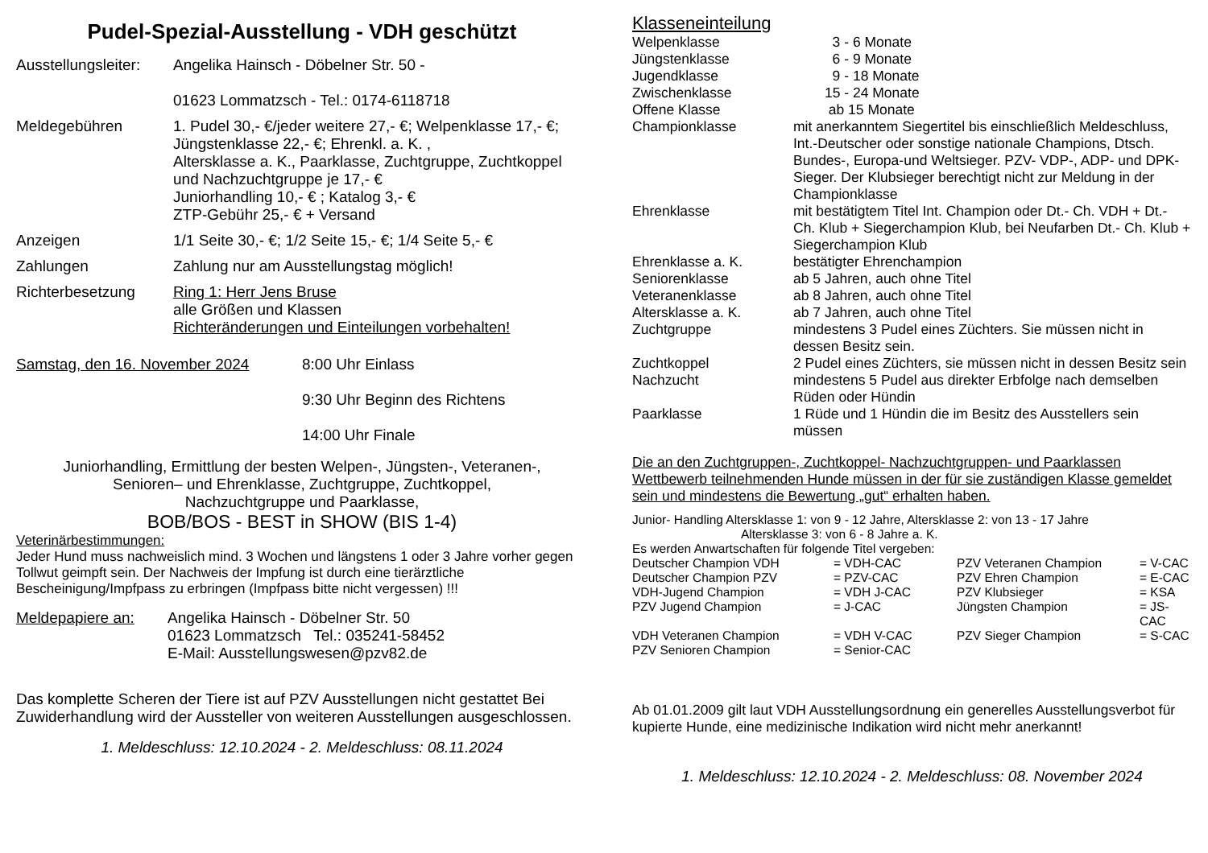Pudel-Spezial-Ausstellung - VDH geschützt
| Ausstellungsleiter: | Angelika Hainsch - Döbelner Str. 50 - 01623 Lommatzsch - Tel.: 0174-6118718 |
| Meldegebühren | 1. Pudel 30,- €/jeder weitere 27,- €; Welpenklasse 17,- €; Jüngstenklasse 22,- €; Ehrenkl. a. K. , Altersklasse a. K., Paarklasse, Zuchtgruppe, Zuchtkoppel und Nachzuchtgruppe je 17,- € Juniorhandling 10,- € ; Katalog 3,- € ZTP-Gebühr 25,- € + Versand |
| Anzeigen | 1/1 Seite 30,- €; 1/2 Seite 15,- €; 1/4 Seite 5,- € |
| Zahlungen | Zahlung nur am Ausstellungstag möglich! |
| Richterbesetzung | Ring 1: Herr Jens Bruse alle Größen und Klassen Richteränderungen und Einteilungen vorbehalten! |
| Samstag, den 16. November 2024 | 8:00 Uhr Einlass 9:30 Uhr Beginn des Richtens 14:00 Uhr Finale |
Juniorhandling, Ermittlung der besten Welpen-, Jüngsten-, Veteranen-,
Senioren– und Ehrenklasse, Zuchtgruppe, Zuchtkoppel,
Nachzuchtgruppe und Paarklasse,
BOB/BOS - BEST in SHOW (BIS 1-4)
Veterinärbestimmungen:
Jeder Hund muss nachweislich mind. 3 Wochen und längstens 1 oder 3 Jahre vorher gegen Tollwut geimpft sein. Der Nachweis der Impfung ist durch eine tierärztliche Bescheinigung/Impfpass zu erbringen (Impfpass bitte nicht vergessen) !!!
| Meldepapiere an: | Angelika Hainsch - Döbelner Str. 50 01623 Lommatzsch Tel.: 035241-58452 E-Mail: Ausstellungswesen@pzv82.de |
Das komplette Scheren der Tiere ist auf PZV Ausstellungen nicht gestattet Bei Zuwiderhandlung wird der Aussteller von weiteren Ausstellungen ausgeschlossen.
1. Meldeschluss: 12.10.2024 - 2. Meldeschluss: 08.11.2024
Klasseneinteilung
| Welpenklasse | 3 - 6 Monate |
| Jüngstenklasse | 6 - 9 Monate |
| Jugendklasse | 9 - 18 Monate |
| Zwischenklasse | 15 - 24 Monate |
| Offene Klasse | ab 15 Monate |
| Championklasse | mit anerkanntem Siegertitel bis einschließlich Meldeschluss, Int.-Deutscher oder sonstige nationale Champions, Dtsch. Bundes-, Europa-und Weltsieger. PZV- VDP-, ADP- und DPK-Sieger. Der Klubsieger berechtigt nicht zur Meldung in der Championklasse |
| Ehrenklasse | mit bestätigtem Titel Int. Champion oder Dt.- Ch. VDH + Dt.- Ch. Klub + Siegerchampion Klub, bei Neufarben Dt.- Ch. Klub + Siegerchampion Klub |
| Ehrenklasse a. K. | bestätigter Ehrenchampion |
| Seniorenklasse | ab 5 Jahren, auch ohne Titel |
| Veteranenklasse | ab 8 Jahren, auch ohne Titel |
| Altersklasse a. K. | ab 7 Jahren, auch ohne Titel |
| Zuchtgruppe | mindestens 3 Pudel eines Züchters. Sie müssen nicht in dessen Besitz sein. |
| Zuchtkoppel | 2 Pudel eines Züchters, sie müssen nicht in dessen Besitz sein |
| Nachzucht | mindestens 5 Pudel aus direkter Erbfolge nach demselben Rüden oder Hündin |
| Paarklasse | 1 Rüde und 1 Hündin die im Besitz des Ausstellers sein müssen |
Die an den Zuchtgruppen-, Zuchtkoppel- Nachzuchtgruppen- und Paarklassen Wettbewerb teilnehmenden Hunde müssen in der für sie zuständigen Klasse gemeldet sein und mindestens die Bewertung „gut“ erhalten haben.
Junior- Handling Altersklasse 1: von 9 - 12 Jahre, Altersklasse 2: von 13 - 17 Jahre
Altersklasse 3: von 6 - 8 Jahre a. K.
Es werden Anwartschaften für folgende Titel vergeben:
| Deutscher Champion VDH | = VDH-CAC | PZV Veteranen Champion | = V-CAC |
| Deutscher Champion PZV | = PZV-CAC | PZV Ehren Champion | = E-CAC |
| VDH-Jugend Champion | = VDH J-CAC | PZV Klubsieger | = KSA |
| PZV Jugend Champion | = J-CAC | Jüngsten Champion | = JS-CAC |
| VDH Veteranen Champion | = VDH V-CAC | PZV Sieger Champion | = S-CAC |
| PZV Senioren Champion | = Senior-CAC | | |
Ab 01.01.2009 gilt laut VDH Ausstellungsordnung ein generelles Ausstellungsverbot für kupierte Hunde, eine medizinische Indikation wird nicht mehr anerkannt!
1. Meldeschluss: 12.10.2024 - 2. Meldeschluss: 08. November 2024